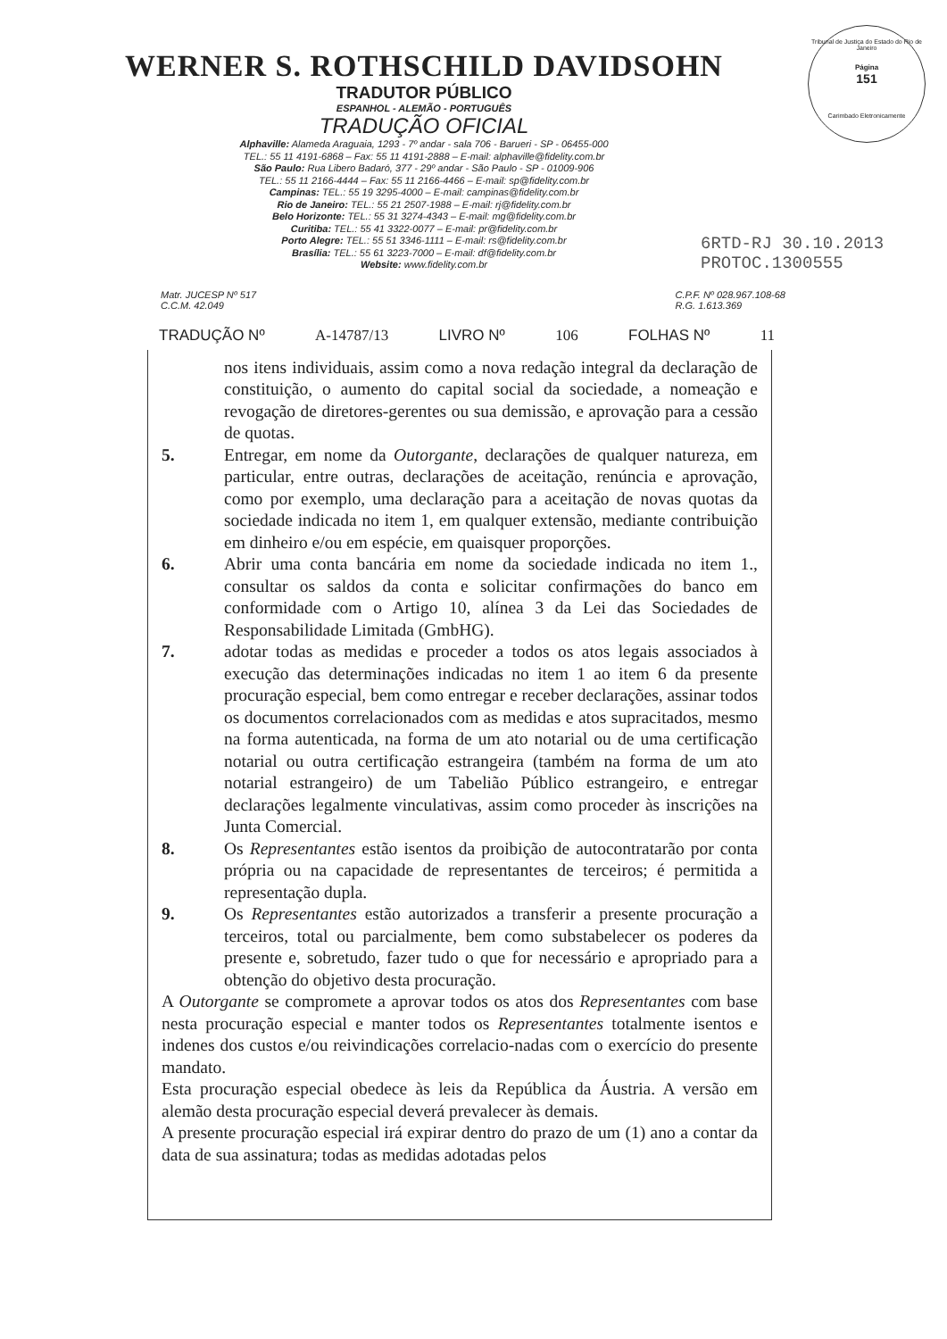Tribunal de Justiça do Estado do Rio de Janeiro
Página
151
Carimbado Eletronicamente
WERNER S. ROTHSCHILD DAVIDSOHN
TRADUTOR PÚBLICO
ESPANHOL - ALEMÃO - PORTUGUÊS
TRADUÇÃO OFICIAL
Alphaville: Alameda Araguaia, 1293 - 7º andar - sala 706 - Barueri - SP - 06455-000
TEL.: 55 11 4191-6868 – Fax: 55 11 4191-2888 – E-mail: alphaville@fidelity.com.br
São Paulo: Rua Libero Badaró, 377 - 29º andar - São Paulo - SP - 01009-906
TEL.: 55 11 2166-4444 – Fax: 55 11 2166-4466 – E-mail: sp@fidelity.com.br
Campinas: TEL.: 55 19 3295-4000 – E-mail: campinas@fidelity.com.br
Rio de Janeiro: TEL.: 55 21 2507-1988 – E-mail: rj@fidelity.com.br
Belo Horizonte: TEL.: 55 31 3274-4343 – E-mail: mg@fidelity.com.br
Curitiba: TEL.: 55 41 3322-0077 – E-mail: pr@fidelity.com.br
Porto Alegre: TEL.: 55 51 3346-1111 – E-mail: rs@fidelity.com.br
Brasília: TEL.: 55 61 3223-7000 – E-mail: df@fidelity.com.br
Website: www.fidelity.com.br
6RTD-RJ 30.10.2013
PROTOC.1300555
Matr. JUCESP Nº 517
C.C.M. 42.049
C.P.F. Nº 028.967.108-68
R.G. 1.613.369
TRADUÇÃO Nº A-14787/13 LIVRO Nº 106 FOLHAS Nº 11
nos itens individuais, assim como a nova redação integral da declaração de constituição, o aumento do capital social da sociedade, a nomeação e revogação de diretores-gerentes ou sua demissão, e aprovação para a cessão de quotas.
5. Entregar, em nome da Outorgante, declarações de qualquer natureza, em particular, entre outras, declarações de aceitação, renúncia e aprovação, como por exemplo, uma declaração para a aceitação de novas quotas da sociedade indicada no item 1, em qualquer extensão, mediante contribuição em dinheiro e/ou em espécie, em quaisquer proporções.
6. Abrir uma conta bancária em nome da sociedade indicada no item 1., consultar os saldos da conta e solicitar confirmações do banco em conformidade com o Artigo 10, alínea 3 da Lei das Sociedades de Responsabilidade Limitada (GmbHG).
7. adotar todas as medidas e proceder a todos os atos legais associados à execução das determinações indicadas no item 1 ao item 6 da presente procuração especial, bem como entregar e receber declarações, assinar todos os documentos correlacionados com as medidas e atos supracitados, mesmo na forma autenticada, na forma de um ato notarial ou de uma certificação notarial ou outra certificação estrangeira (também na forma de um ato notarial estrangeiro) de um Tabelião Público estrangeiro, e entregar declarações legalmente vinculativas, assim como proceder às inscrições na Junta Comercial.
8. Os Representantes estão isentos da proibição de autocontratarão por conta própria ou na capacidade de representantes de terceiros; é permitida a representação dupla.
9. Os Representantes estão autorizados a transferir a presente procuração a terceiros, total ou parcialmente, bem como substabelecer os poderes da presente e, sobretudo, fazer tudo o que for necessário e apropriado para a obtenção do objetivo desta procuração.
A Outorgante se compromete a aprovar todos os atos dos Representantes com base nesta procuração especial e manter todos os Representantes totalmente isentos e indenes dos custos e/ou reivindicações correlacio-nadas com o exercício do presente mandato.
Esta procuração especial obedece às leis da República da Áustria. A versão em alemão desta procuração especial deverá prevalecer às demais.
A presente procuração especial irá expirar dentro do prazo de um (1) ano a contar da data de sua assinatura; todas as medidas adotadas pelos